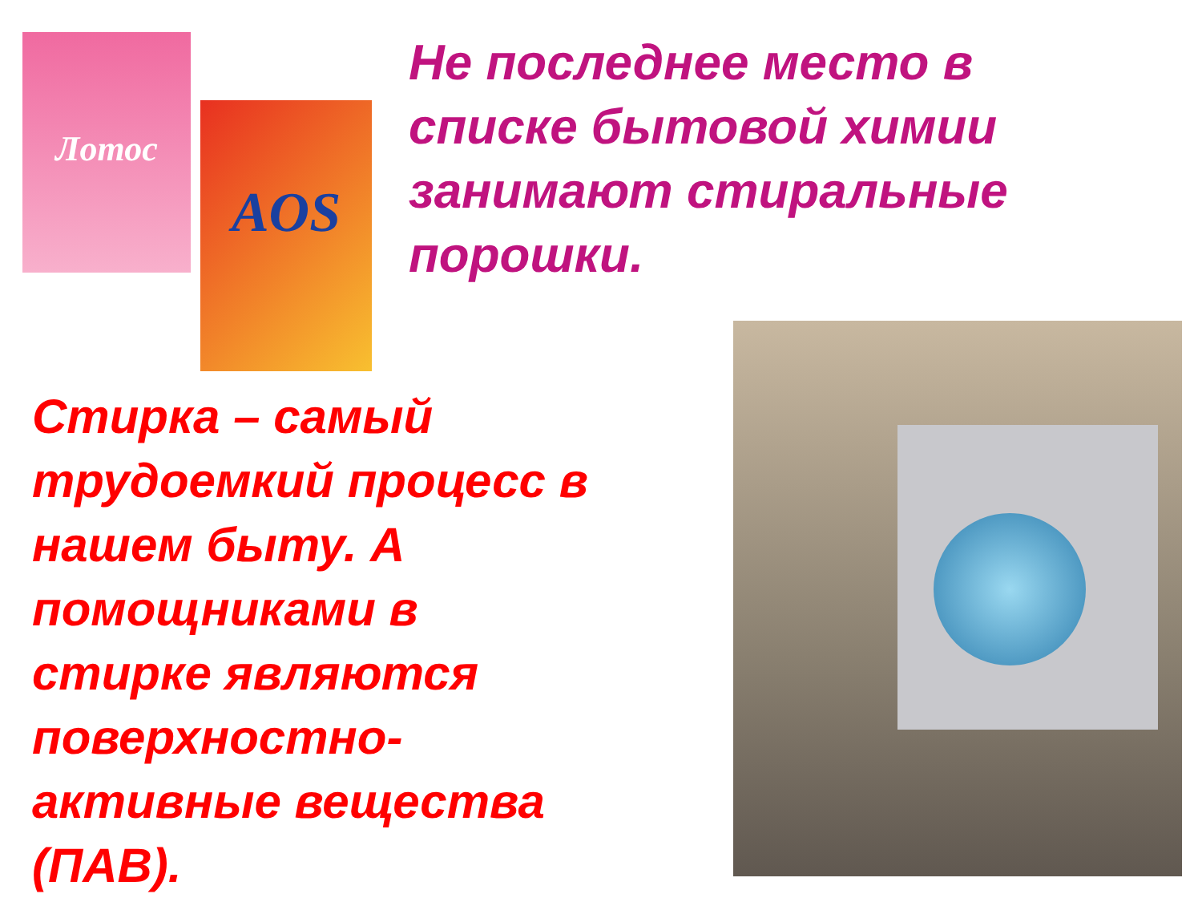Лотос
AOS
Не последнее место в
списке бытовой химии
занимают стиральные
порошки.
Стирка – самый
трудоемкий процесс в
нашем быту. А
помощниками в
стирке являются
поверхностно-
активные вещества
(ПАВ).